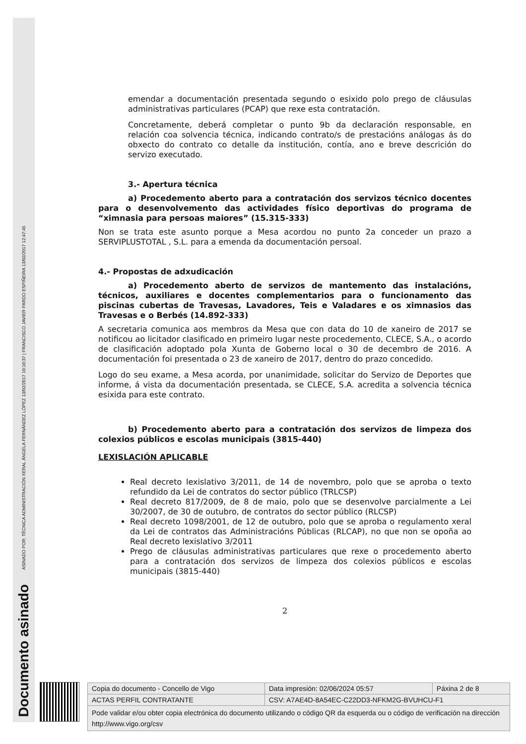ASINADO POR: TÉCNICA ADMINISTRACIÓN XERAL ÁNGELA FERNÁNDEZ LÓPEZ 13/02/2017 10:10:37 | FRANCISCO JAVIER PARDO ESPIÑEIRA 13/02/2017 12:47:45
Documento asinado
emendar a documentación presentada segundo o esixido polo prego de cláusulas administrativas particulares (PCAP) que rexe esta contratación.
Concretamente, deberá completar o punto 9b da declaración responsable, en relación coa solvencia técnica, indicando contrato/s de prestacións análogas ás do obxecto do contrato co detalle da institución, contía, ano e breve descrición do servizo executado.
3.- Apertura técnica
a) Procedemento aberto para a contratación dos servizos técnico docentes para o desenvolvemento das actividades físico deportivas do programa de “ximnasia para persoas maiores” (15.315-333)
Non se trata este asunto porque a Mesa acordou no punto 2a conceder un prazo a SERVIPLUSTOTAL , S.L. para a emenda da documentación persoal.
4.- Propostas de adxudicación
a) Procedemento aberto de servizos de mantemento das instalacións, técnicos, auxiliares e docentes complementarios para o funcionamento das piscinas cubertas de Travesas, Lavadores, Teis e Valadares e os ximnasios das Travesas e o Berbés (14.892-333)
A secretaria comunica aos membros da Mesa que con data do 10 de xaneiro de 2017 se notificou ao licitador clasificado en primeiro lugar neste procedemento, CLECE, S.A., o acordo de clasificación adoptado pola Xunta de Goberno local o 30 de decembro de 2016. A documentación foi presentada o 23 de xaneiro de 2017, dentro do prazo concedido.
Logo do seu exame, a Mesa acorda, por unanimidade, solicitar do Servizo de Deportes que informe, á vista da documentación presentada, se CLECE, S.A. acredita a solvencia técnica esixida para este contrato.
b) Procedemento aberto para a contratación dos servizos de limpeza dos colexios públicos e escolas municipais (3815-440)
LEXISLACIÓN APLICABLE
Real decreto lexislativo 3/2011, de 14 de novembro, polo que se aproba o texto refundido da Lei de contratos do sector público (TRLCSP)
Real decreto 817/2009, de 8 de maio, polo que se desenvolve parcialmente a Lei 30/2007, de 30 de outubro, de contratos do sector público (RLCSP)
Real decreto 1098/2001, de 12 de outubro, polo que se aproba o regulamento xeral da Lei de contratos das Administracións Públicas (RLCAP), no que non se opoña ao Real decreto lexislativo 3/2011
Prego de cláusulas administrativas particulares que rexe o procedemento aberto para a contratación dos servizos de limpeza dos colexios públicos e escolas municipais (3815-440)
2
| Copia do documento - Concello de Vigo | Data impresión: 02/06/2024 05:57 | Páxina 2 de 8 |
| ACTAS PERFIL CONTRATANTE | CSV: A7AE4D-8A54EC-C22DD3-NFKM2G-BVUHCU-F1 | |
| Pode validar e/ou obter copia electrónica do documento utilizando o código QR da esquerda ou o código de verificación na dirección http://www.vigo.org/csv | | |